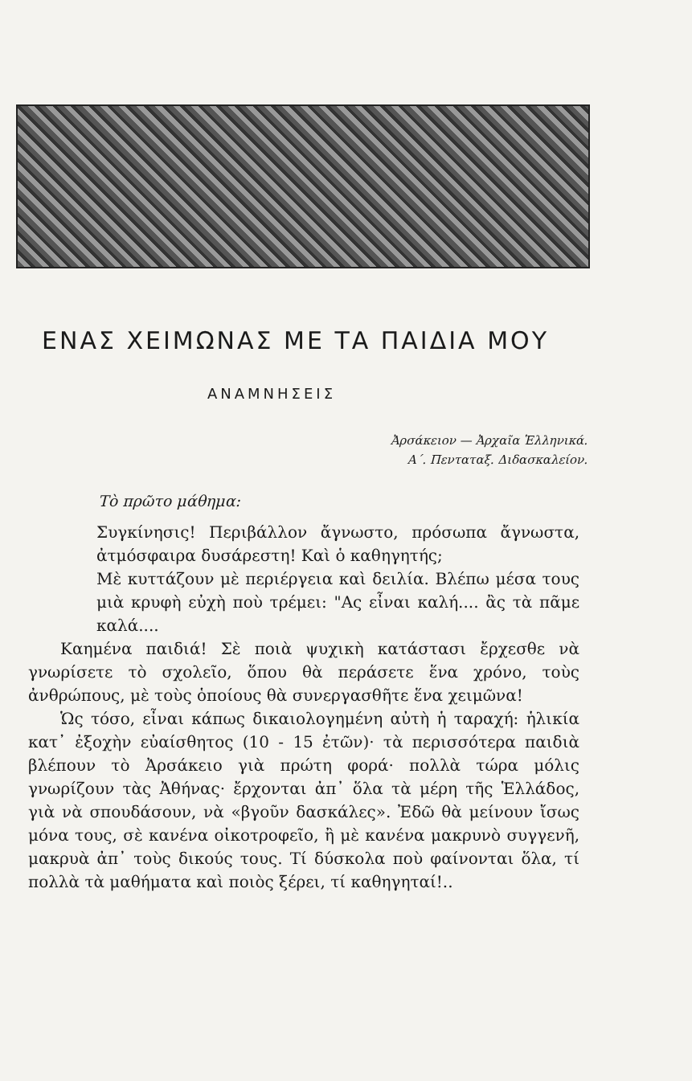ΕΝΑΣ ΧΕΙΜΩΝΑΣ ΜΕ ΤΑ ΠΑΙΔΙΑ ΜΟΥ
ΑΝΑΜΝΗΣΕΙΣ
Ἀρσάκειον — Ἀρχαῖα Ἑλληνικά.
Α΄. Πενταταξ. Διδασκαλείον.
Τὸ πρῶτο μάθημα:
Συγκίνησις! Περιβάλλον ἄγνωστο, πρόσωπα ἄγνωστα, ἀτμόσφαιρα δυσάρεστη! Καὶ ὁ καθηγητής;
Μὲ κυττάζουν μὲ περιέργεια καὶ δειλία. Βλέπω μέσα τους μιὰ κρυφὴ εὐχὴ ποὺ τρέμει: "Ας εἶναι καλή.... ἂς τὰ πᾶμε καλά....
Καημένα παιδιά! Σὲ ποιὰ ψυχικὴ κατάστασι ἔρχεσθε νὰ γνωρίσετε τὸ σχολεῖο, ὅπου θὰ περάσετε ἕνα χρόνο, τοὺς ἀνθρώπους, μὲ τοὺς ὁποίους θὰ συνεργασθῆτε ἕνα χειμῶνα!
Ὡς τόσο, εἶναι κάπως δικαιολογημένη αὐτὴ ἡ ταραχή: ἡλικία κατ᾽ ἐξοχὴν εὐαίσθητος (10 - 15 ἐτῶν)· τὰ περισσότερα παιδιὰ βλέπουν τὸ Ἀρσάκειο γιὰ πρώτη φορά· πολλὰ τώρα μόλις γνωρίζουν τὰς Ἀθήνας· ἔρχονται ἀπ᾽ ὅλα τὰ μέρη τῆς Ἑλλάδος, γιὰ νὰ σπουδάσουν, νὰ «βγοῦν δασκάλες». Ἐδῶ θὰ μείνουν ἴσως μόνα τους, σὲ κανένα οἰκοτροφεῖο, ἢ μὲ κανένα μακρυνὸ συγγενῆ, μακρυὰ ἀπ᾽ τοὺς δικούς τους. Τί δύσκολα ποὺ φαίνονται ὅλα, τί πολλὰ τὰ μαθήματα καὶ ποιὸς ξέρει, τί καθηγηταί!..